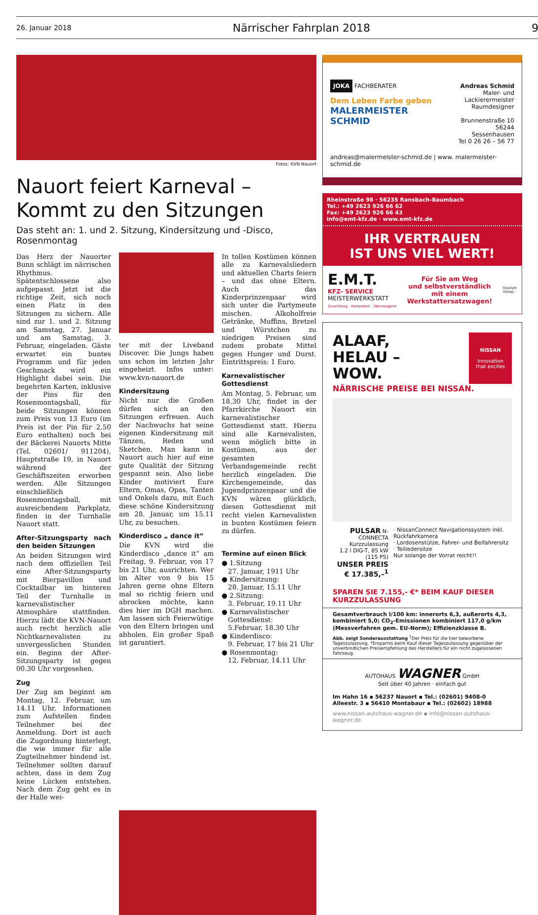26. Januar 2018 Närrischer Fahrplan 2018 9
Fotos: KVN Nauort
Nauort feiert Karneval –
Kommt zu den Sitzungen
Das steht an: 1. und 2. Sitzung, Kindersitzung und -Disco, Rosenmontag
Das Herz der Nauorter Bunn schlägt im närrischen Rhythmus. Spätentschlossene also aufgepasst. Jetzt ist die richtige Zeit, sich noch einen Platz in den Sitzungen zu sichern. Alle sind zur 1. und 2. Sitzung am Samstag, 27. Januar und am Samstag, 3. Februar, eingeladen. Gäste erwartet ein buntes Programm und für jeden Geschmack wird ein Highlight dabei sein. Die begehrten Karten, inklusive der Pins für den Rosenmontagsball, für beide Sitzungen können zum Preis von 13 Euro (im Preis ist der Pin für 2,50 Euro enthalten) noch bei der Bäckerei Nauorts Mitte (Tel. 02601/ 911204), Hauptstraße 19, in Nauort während der Geschäftszeiten erworben werden. Alle Sitzungen einschließlich Rosenmontagsball, mit ausreichendem Parkplatz, finden in der Turnhalle Nauort statt.
After-Sitzungsparty nach den beiden Sitzungen
An beiden Sitzungen wird nach dem offiziellen Teil eine After-Sitzungsparty mit Bierpavillon und Cocktailbar im hinteren Teil der Turnhalle in karnevalistischer Atmosphäre stattfinden. Hierzu lädt die KVN-Nauort auch recht herzlich alle Nichtkarnevalisten zu unvergesslichen Stunden ein. Beginn der After-Sitzungsparty ist gegen 00.30 Uhr vorgesehen.
Zug
Der Zug am beginnt am Montag, 12. Februar, um 14.11 Uhr. Informationen zum Aufstellen finden Teilnehmer bei der Anmeldung. Dort ist auch die Zugordnung hinterlegt, die wie immer für alle Zugteilnehmer bindend ist. Teilnehmer sollten darauf achten, dass in dem Zug keine Lücken entstehen. Nach dem Zug geht es in der Halle wei-
ter mit der Liveband Discover. Die Jungs haben uns schon im letzten Jahr eingeheizt. Infos unter: www.kvn-nauort.de
Kindersitzung
Nicht nur die Großen dürfen sich an den Sitzungen erfreuen. Auch der Nachwuchs hat seine eigenen Kindersitzung mit Tänzen, Reden und Sketchen. Man kann in Nauort auch hier auf eine gute Qualität der Sitzung gespannt sein. Also liebe Kinder motiviert Eure Eltern, Omas, Opas, Tanten und Onkels dazu, mit Euch diese schöne Kindersitzung am 28. Januar, um 15.11 Uhr, zu besuchen.
Kinderdisco „ dance it“
Die KVN wird die Kinderdisco „dance it“ am Freitag, 9. Februar, von 17 bis 21 Uhr, ausrichten. Wer im Alter von 9 bis 15 Jahren gerne ohne Eltern mal so richtig feiern und abrocken möchte, kann dies hier im DGH machen. Am lassen sich Feierwütige von den Eltern bringen und abholen. Ein großer Spaß ist garantiert.
In tollen Kostümen können alle zu Karnevalsliedern und aktuellen Charts feiern – und das ohne Eltern. Auch das Kinderprinzenpaar wird sich unter die Partymeute mischen. Alkoholfreie Getränke, Muffins, Bretzel und Würstchen zu niedrigen Preisen sind zudem probate Mittel gegen Hunger und Durst. Eintrittspreis: 1 Euro.
Karnevalistischer Gottesdienst
Am Montag, 5. Februar, um 18.30 Uhr, findet in der Pfarrkirche Nauort ein karnevalistischer Gottesdienst statt. Hierzu sind alle Karnevalisten, wenn möglich bitte in Kostümen, aus der gesamten Verbandsgemeinde recht herzlich eingeladen. Die Kirchengemeinde, das Jugendprinzenpaar und die KVN wären glücklich, diesen Gottesdienst mit recht vielen Karnevalisten in bunten Kostümen feiern zu dürfen.
Termine auf einen Blick
● 1.Sitzung
27. Januar, 1911 Uhr
● Kindersitzung:
28. Januar, 15.11 Uhr
● 2.Sitzung:
3. Februar, 19.11 Uhr
● Karnevalistischer
Gottesdienst:
5.Februar, 18.30 Uhr
● Kinderdisco:
9. Februar, 17 bis 21 Uhr
● Rosenmontag:
12. Februar, 14.11 Uhr
JOKA FACHBERATER
Dem Leben Farbe geben
MALERMEISTER SCHMID
Andreas Schmid
Maler- und
Lackierermeister
Raumdesigner
Brunnenstraße 10
56244 Sessenhausen
Tel 0 26 26 – 56 77
andreas@malermeister-schmid.de | www. malermeister-schmid.de
Rheinstraße 98 · 56235 Ransbach-Baumbach
Tel.: +49 2623 926 66 62
Fax: +49 2623 926 66 43
info@emt-kfz.de · www.emt-kfz.de
IHR VERTRAUEN
IST UNS VIEL WERT!
E.M.T.
KFZ- SERVICE
MEISTERWERKSTATT
Zuverlässig . Kompetent . Überzeugend
Für Sie am Weg
und selbstverständlich
mit einem
Werkstattersatzwagen! Hüseyin
Yilmaz
ALAAF,
HELAU –
WOW.
NISSAN
Innovation
that excites
NÄRRISCHE PREISE BEI NISSAN.
PULSAR N-CONNECTA
Kurzzulassung
1.2 l DIG-T, 85 kW (115 PS)
UNSER PREIS
€ 17.385,–<sup>1</sup>
· NissanConnect Navigationssystem inkl. Rückfahrkamera
· Lordosenstütze, Fahrer- und Beifahrersitz
· Teilledersitze
Nur solange der Vorrat reicht!!
SPAREN SIE 7.155,- €* BEIM KAUF DIESER KURZZULASSUNG
Gesamtverbrauch l/100 km: innerorts 6,3, außerorts 4,3, kombiniert 5,0; CO<sub>2</sub>-Emissionen kombiniert 117,0 g/km (Messverfahren gem. EU-Norm); Effizienzklasse B.
Abb. zeigt Sonderausstattung <sup>1</sup>Der Preis für die hier beworbene Tageszulassung. *Ersparnis beim Kauf dieser Tageszulassung gegenüber der unverbindlichen Preisempfehlung des Herstellers für ein nicht zugelassenen Fahrzeug.
AUTOHAUS WAGNER GmbH
Seit über 40 Jahren · einfach gut
Im Hahn 16 ▪ 56237 Nauort ▪ Tel.: (02601) 9408-0
Alleestr. 3 ▪ 56410 Montabaur ▪ Tel.: (02602) 18988
www.nissan-autohaus-wagner.de ▪ info@nissan-autohaus-wagner.de